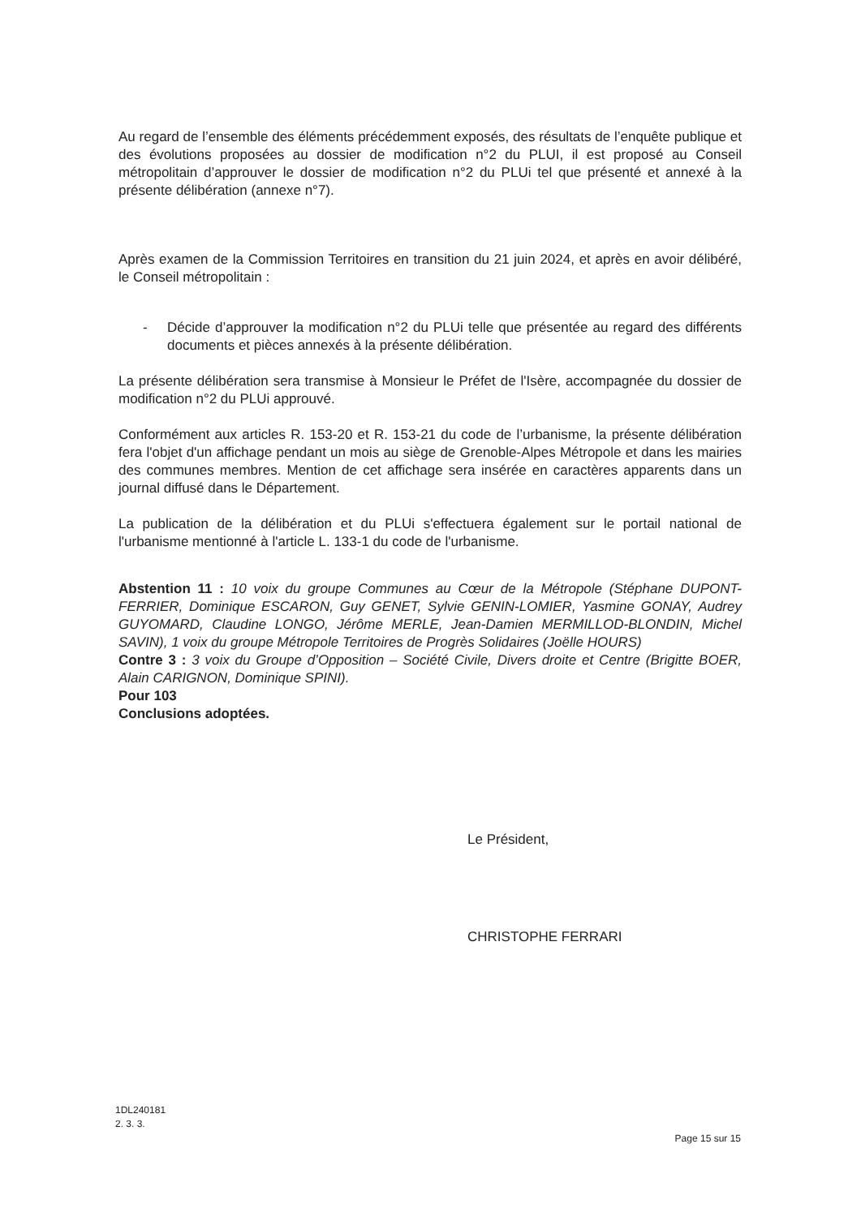Au regard de l’ensemble des éléments précédemment exposés, des résultats de l’enquête publique et des évolutions proposées au dossier de modification n°2 du PLUI, il est proposé au Conseil métropolitain d’approuver le dossier de modification n°2 du PLUi tel que présenté et annexé à la présente délibération (annexe n°7).
Après examen de la Commission Territoires en transition du 21 juin 2024, et après en avoir délibéré, le Conseil métropolitain :
- Décide d’approuver la modification n°2 du PLUi telle que présentée au regard des différents documents et pièces annexés à la présente délibération.
La présente délibération sera transmise à Monsieur le Préfet de l'Isère, accompagnée du dossier de modification n°2 du PLUi approuvé.
Conformément aux articles R. 153-20 et R. 153-21 du code de l’urbanisme, la présente délibération fera l'objet d'un affichage pendant un mois au siège de Grenoble-Alpes Métropole et dans les mairies des communes membres. Mention de cet affichage sera insérée en caractères apparents dans un journal diffusé dans le Département.
La publication de la délibération et du PLUi s'effectuera également sur le portail national de l'urbanisme mentionné à l'article L. 133-1 du code de l'urbanisme.
Abstention 11 : 10 voix du groupe Communes au Cœur de la Métropole (Stéphane DUPONT-FERRIER, Dominique ESCARON, Guy GENET, Sylvie GENIN-LOMIER, Yasmine GONAY, Audrey GUYOMARD, Claudine LONGO, Jérôme MERLE, Jean-Damien MERMILLOD-BLONDIN, Michel SAVIN), 1 voix du groupe Métropole Territoires de Progrès Solidaires (Joëlle HOURS)
Contre 3 : 3 voix du Groupe d’Opposition – Société Civile, Divers droite et Centre (Brigitte BOER, Alain CARIGNON, Dominique SPINI).
Pour 103
Conclusions adoptées.
Le Président,
CHRISTOPHE FERRARI
1DL240181
2. 3. 3.
Page 15 sur 15